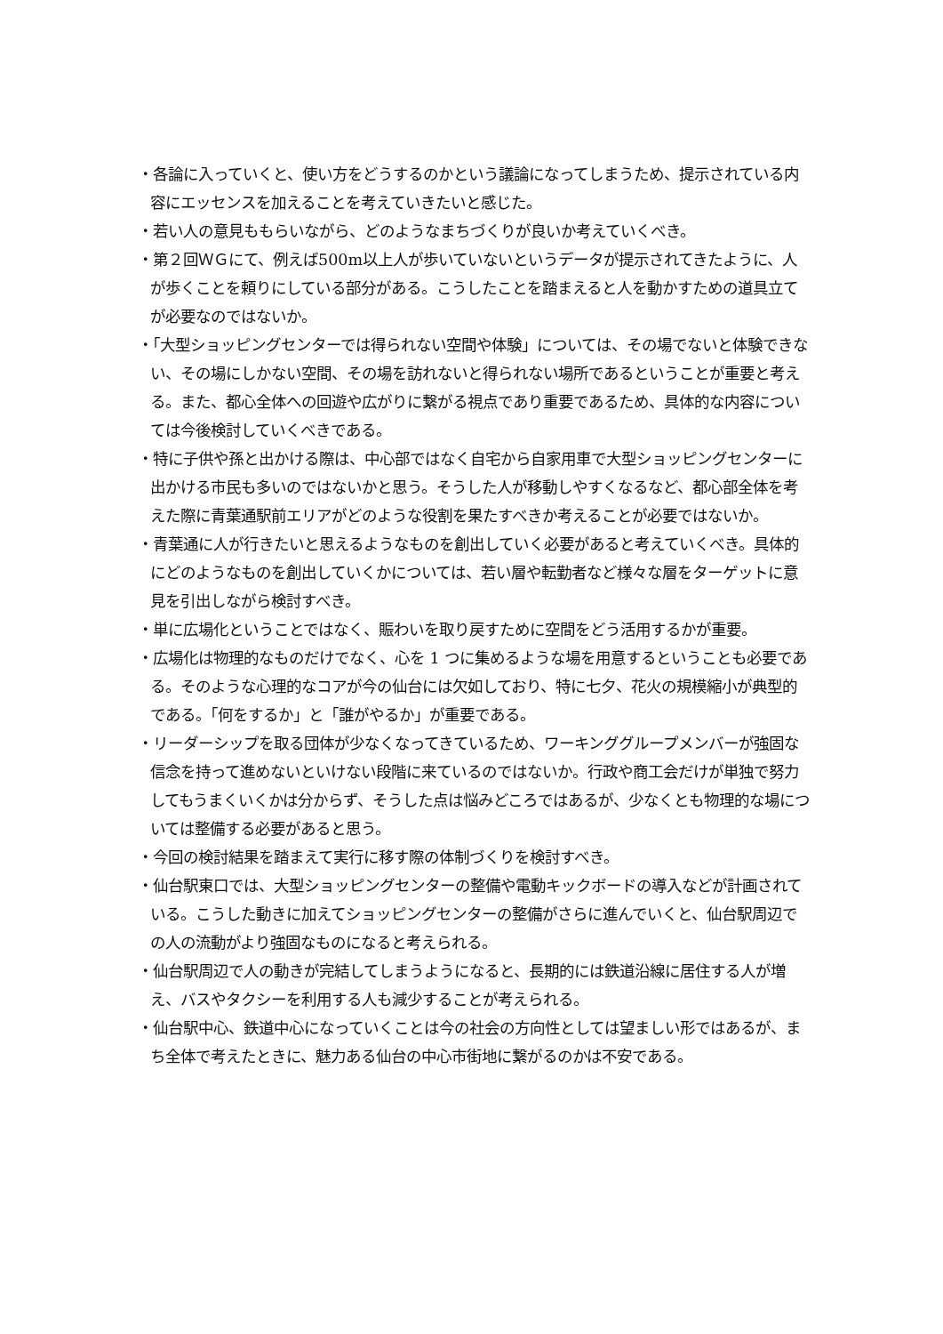・各論に入っていくと、使い方をどうするのかという議論になってしまうため、提示されている内容にエッセンスを加えることを考えていきたいと感じた。
・若い人の意見ももらいながら、どのようなまちづくりが良いか考えていくべき。
・第２回ＷＧにて、例えば500m以上人が歩いていないというデータが提示されてきたように、人が歩くことを頼りにしている部分がある。こうしたことを踏まえると人を動かすための道具立てが必要なのではないか。
・「大型ショッピングセンターでは得られない空間や体験」については、その場でないと体験できない、その場にしかない空間、その場を訪れないと得られない場所であるということが重要と考える。また、都心全体への回遊や広がりに繋がる視点であり重要であるため、具体的な内容については今後検討していくべきである。
・特に子供や孫と出かける際は、中心部ではなく自宅から自家用車で大型ショッピングセンターに出かける市民も多いのではないかと思う。そうした人が移動しやすくなるなど、都心部全体を考えた際に青葉通駅前エリアがどのような役割を果たすべきか考えることが必要ではないか。
・青葉通に人が行きたいと思えるようなものを創出していく必要があると考えていくべき。具体的にどのようなものを創出していくかについては、若い層や転勤者など様々な層をターゲットに意見を引出しながら検討すべき。
・単に広場化ということではなく、賑わいを取り戻すために空間をどう活用するかが重要。
・広場化は物理的なものだけでなく、心を 1 つに集めるような場を用意するということも必要である。そのような心理的なコアが今の仙台には欠如しており、特に七夕、花火の規模縮小が典型的である。「何をするか」と「誰がやるか」が重要である。
・リーダーシップを取る団体が少なくなってきているため、ワーキンググループメンバーが強固な信念を持って進めないといけない段階に来ているのではないか。行政や商工会だけが単独で努力してもうまくいくかは分からず、そうした点は悩みどころではあるが、少なくとも物理的な場については整備する必要があると思う。
・今回の検討結果を踏まえて実行に移す際の体制づくりを検討すべき。
・仙台駅東口では、大型ショッピングセンターの整備や電動キックボードの導入などが計画されている。こうした動きに加えてショッピングセンターの整備がさらに進んでいくと、仙台駅周辺での人の流動がより強固なものになると考えられる。
・仙台駅周辺で人の動きが完結してしまうようになると、長期的には鉄道沿線に居住する人が増え、バスやタクシーを利用する人も減少することが考えられる。
・仙台駅中心、鉄道中心になっていくことは今の社会の方向性としては望ましい形ではあるが、まち全体で考えたときに、魅力ある仙台の中心市街地に繋がるのかは不安である。